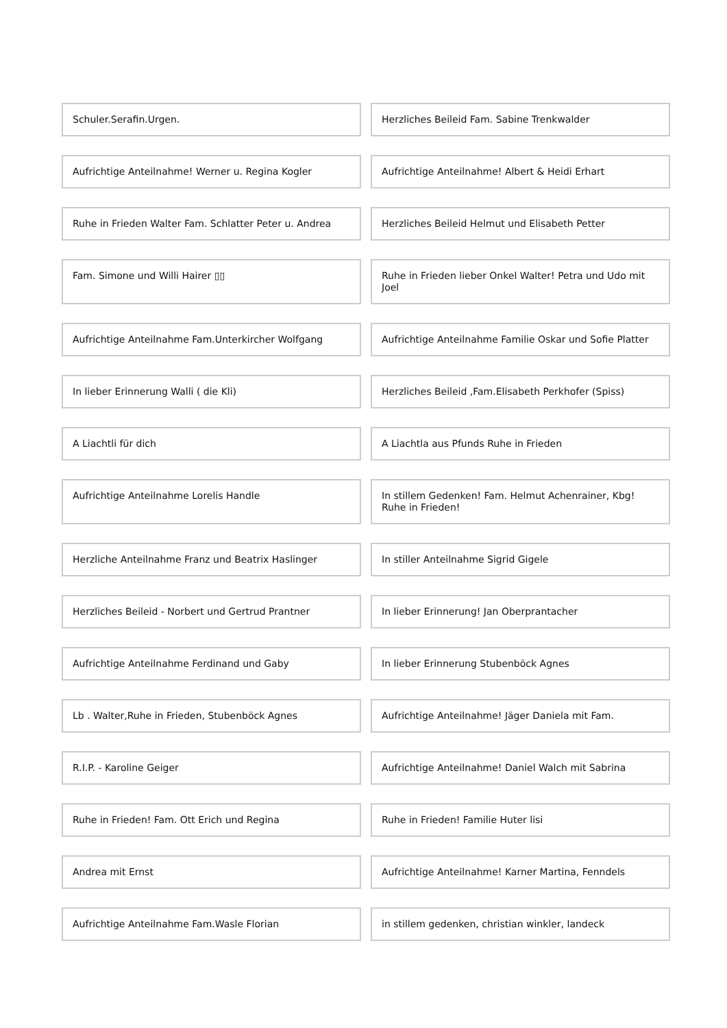Schuler.Serafin.Urgen.
Herzliches Beileid Fam. Sabine Trenkwalder
Aufrichtige Anteilnahme! Werner u. Regina Kogler
Aufrichtige Anteilnahme! Albert & Heidi Erhart
Ruhe in Frieden Walter Fam. Schlatter Peter u. Andrea
Herzliches Beileid Helmut und Elisabeth Petter
Fam. Simone und Willi Hairer ▯▯
Ruhe in Frieden lieber Onkel Walter! Petra und Udo mit Joel
Aufrichtige Anteilnahme Fam.Unterkircher Wolfgang
Aufrichtige Anteilnahme Familie Oskar und Sofie Platter
In lieber Erinnerung Walli ( die Kli)
Herzliches Beileid ,Fam.Elisabeth Perkhofer (Spiss)
A Liachtli für dich
A Liachtla aus Pfunds Ruhe in Frieden
Aufrichtige Anteilnahme Lorelis Handle
In stillem Gedenken! Fam. Helmut Achenrainer, Kbg! Ruhe in Frieden!
Herzliche Anteilnahme Franz und Beatrix Haslinger
In stiller Anteilnahme Sigrid Gigele
Herzliches Beileid - Norbert und Gertrud Prantner
In lieber Erinnerung! Jan Oberprantacher
Aufrichtige Anteilnahme Ferdinand und Gaby
In lieber Erinnerung Stubenböck Agnes
Lb . Walter,Ruhe in Frieden, Stubenböck Agnes
Aufrichtige Anteilnahme! Jäger Daniela mit Fam.
R.I.P. - Karoline Geiger
Aufrichtige Anteilnahme! Daniel Walch mit Sabrina
Ruhe in Frieden! Fam. Ott Erich und Regina
Ruhe in Frieden! Familie Huter lisi
Andrea mit Ernst
Aufrichtige Anteilnahme! Karner Martina, Fenndels
Aufrichtige Anteilnahme Fam.Wasle Florian
in stillem gedenken, christian winkler, landeck